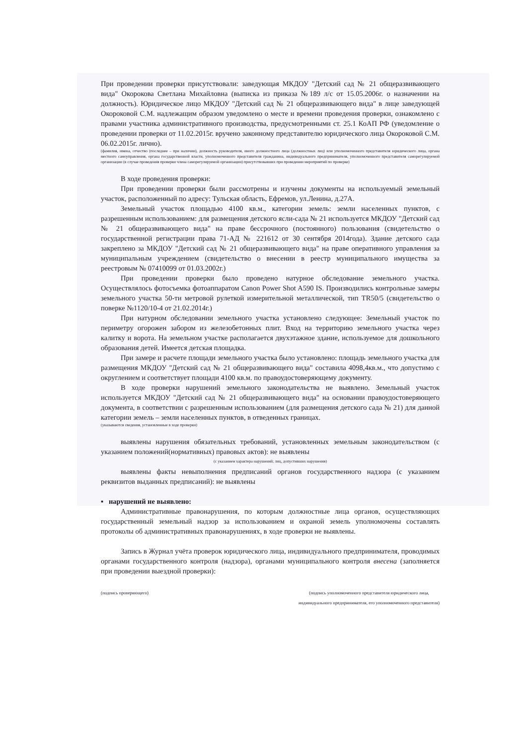При проведении проверки присутствовали: заведующая МКДОУ "Детский сад № 21 общеразвивающего вида" Окорокова Светлана Михайловна (выписка из приказа №189 л/с от 15.05.2006г. о назначении на должность). Юридическое лицо МКДОУ "Детский сад № 21 общеразвивающего вида" в лице заведующей Окороковой С.М. надлежащим образом уведомлено о месте и времени проведения проверки, ознакомлено с правами участника административного производства, предусмотренными ст. 25.1 КоАП РФ (уведомление о проведении проверки от 11.02.2015г. вручено законному представителю юридического лица Окороковой С.М. 06.02.2015г. лично).
(фамилия, имена, отчество (последнее – при наличии), должность руководителя, иного должностного лица (должностных лиц) или уполномоченного представителя юридического лица, органа местного самоуправления, органа государственной власти, уполномоченного представителя гражданина, индивидуального предпринимателя, уполномоченного представителя саморегулируемой организации (в случае проведения проверки члена саморегулируемой организации) присутствовавших при проведении мероприятий по проверке)
В ходе проведения проверки:
При проведении проверки были рассмотрены и изучены документы на используемый земельный участок, расположенный по адресу: Тульская область, Ефремов, ул.Ленина, д.27А.
Земельный участок площадью 4100 кв.м., категории земель: земли населенных пунктов, с разрешенным использованием: для размещения детского ясли-сада № 21 используется МКДОУ "Детский сад № 21 общеразвивающего вида" на праве бессрочного (постоянного) пользования (свидетельство о государственной регистрации права 71-АД № 221612 от 30 сентября 2014года). Здание детского сада закреплено за МКДОУ "Детский сад № 21 общеразвивающего вида" на праве оперативного управления за муниципальным учреждением (свидетельство о внесении в реестр муниципального имущества за реестровым № 07410099 от 01.03.2002г.)
При проведении проверки было проведено натурное обследование земельного участка. Осуществлялось фотосъемка фотоаппаратом Canon Power Shot A590 IS. Производились контрольные замеры земельного участка 50-ти метровой рулеткой измерительной металлической, тип TR50/5 (свидетельство о поверке №1120/10-4 от 21.02.2014г.)
При натурном обследовании земельного участка установлено следующее: Земельный участок по периметру огорожен забором из железобетонных плит. Вход на территорию земельного участка через калитку и ворота. На земельном участке располагается двухэтажное здание, используемое для дошкольного образования детей. Имеется детская площадка.
При замере и расчете площади земельного участка было установлено: площадь земельного участка для размещения МКДОУ "Детский сад № 21 общеразвивающего вида" составила 4098,4кв.м., что допустимо с округлением и соответствует площади 4100 кв.м. по правоудостоверяющему документу.
В ходе проверки нарушений земельного законодательства не выявлено. Земельный участок используется МКДОУ "Детский сад № 21 общеразвивающего вида" на основании правоудостоверяющего документа, в соответствии с разрешенным использованием (для размещения детского сада № 21) для данной категории земель – земли населенных пунктов, в отведенных границах.
(указываются сведения, установленные в ходе проверки)
выявлены нарушения обязательных требований, установленных земельным законодательством (с указанием положений(нормативных) правовых актов): не выявлены
(с указанием характера нарушений; лиц, допустивших нарушения)
выявлены факты невыполнения предписаний органов государственного надзора (с указанием реквизитов выданных предписаний): не выявлены
▪ нарушений не выявлено:
Административные правонарушения, по которым должностные лица органов, осуществляющих государственный земельный надзор за использованием и охраной земель уполномочены составлять протоколы об административных правонарушениях, в ходе проверки не выявлены.
Запись в Журнал учёта проверок юридического лица, индивидуального предпринимателя, проводимых органами государственного контроля (надзора), органами муниципального контроля внесена (заполняется при проведении выездной проверки):
(подпись проверяющего) (подпись уполномоченного представителя юридического лица,
индивидуального предпринимателя, его уполномоченного представителя)